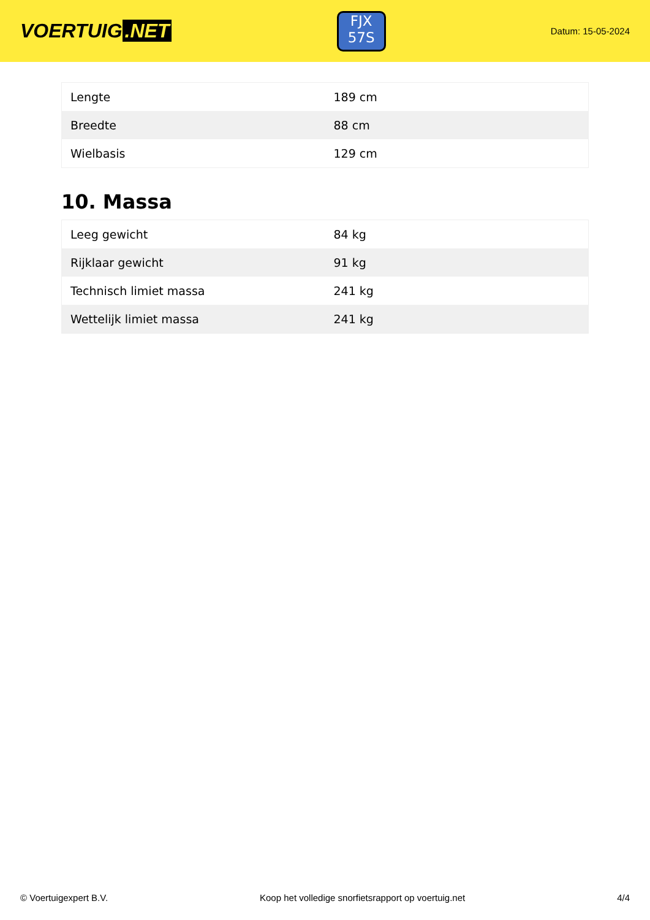VOERTUIG.NET
FJX
57S
Datum: 15-05-2024
| Lengte | 189 cm |
| Breedte | 88 cm |
| Wielbasis | 129 cm |
10. Massa
| Leeg gewicht | 84 kg |
| Rijklaar gewicht | 91 kg |
| Technisch limiet massa | 241 kg |
| Wettelijk limiet massa | 241 kg |
© Voertuigexpert B.V. Koop het volledige snorfietsrapport op voertuig.net 4/4